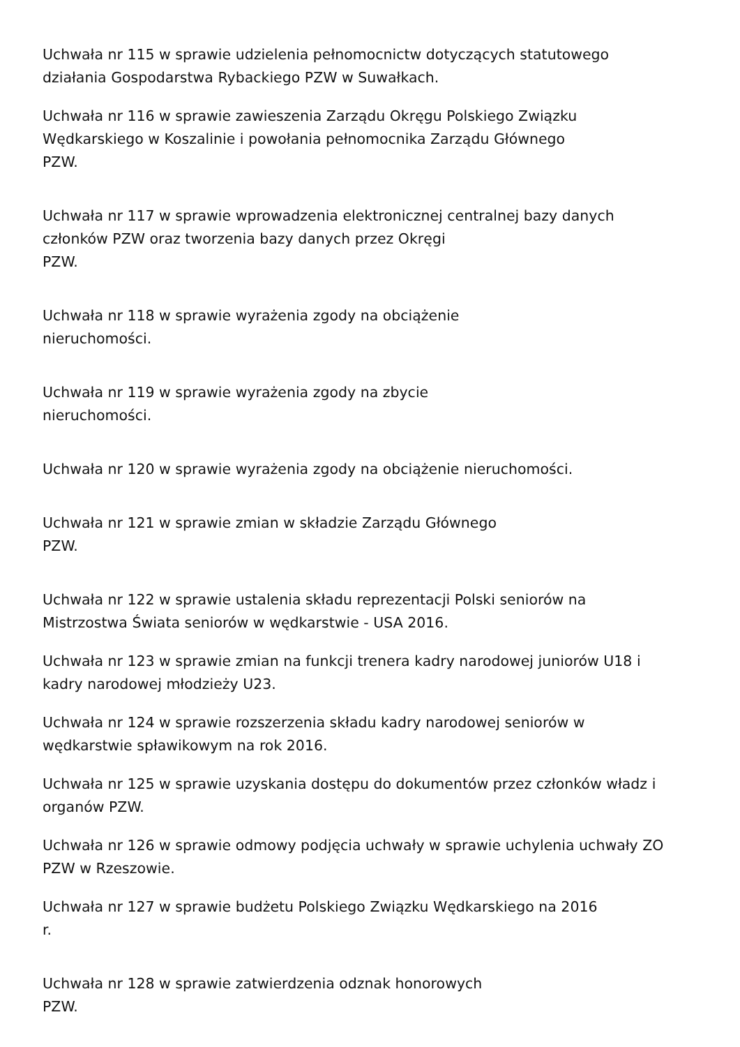Uchwała nr 115 w sprawie udzielenia pełnomocnictw dotyczących statutowego
działania Gospodarstwa Rybackiego PZW w Suwałkach.
Uchwała nr 116 w sprawie zawieszenia Zarządu Okręgu Polskiego Związku
Wędkarskiego w Koszalinie i powołania pełnomocnika Zarządu Głównego
PZW.
Uchwała nr 117 w sprawie wprowadzenia elektronicznej centralnej bazy danych
członków PZW oraz tworzenia bazy danych przez Okręgi
PZW.
Uchwała nr 118 w sprawie wyrażenia zgody na obciążenie
nieruchomości.
Uchwała nr 119 w sprawie wyrażenia zgody na zbycie
nieruchomości.
Uchwała nr 120 w sprawie wyrażenia zgody na obciążenie nieruchomości.
Uchwała nr 121 w sprawie zmian w składzie Zarządu Głównego
PZW.
Uchwała nr 122 w sprawie ustalenia składu reprezentacji Polski seniorów na
Mistrzostwa Świata seniorów w wędkarstwie - USA 2016.
Uchwała nr 123 w sprawie zmian na funkcji trenera kadry narodowej juniorów U18 i
kadry narodowej młodzieży U23.
Uchwała nr 124 w sprawie rozszerzenia składu kadry narodowej seniorów w
wędkarstwie spławikowym na rok 2016.
Uchwała nr 125 w sprawie uzyskania dostępu do dokumentów przez członków władz i
organów PZW.
Uchwała nr 126 w sprawie odmowy podjęcia uchwały w sprawie uchylenia uchwały ZO
PZW w Rzeszowie.
Uchwała nr 127 w sprawie budżetu Polskiego Związku Wędkarskiego na 2016
r.
Uchwała nr 128 w sprawie zatwierdzenia odznak honorowych
PZW.